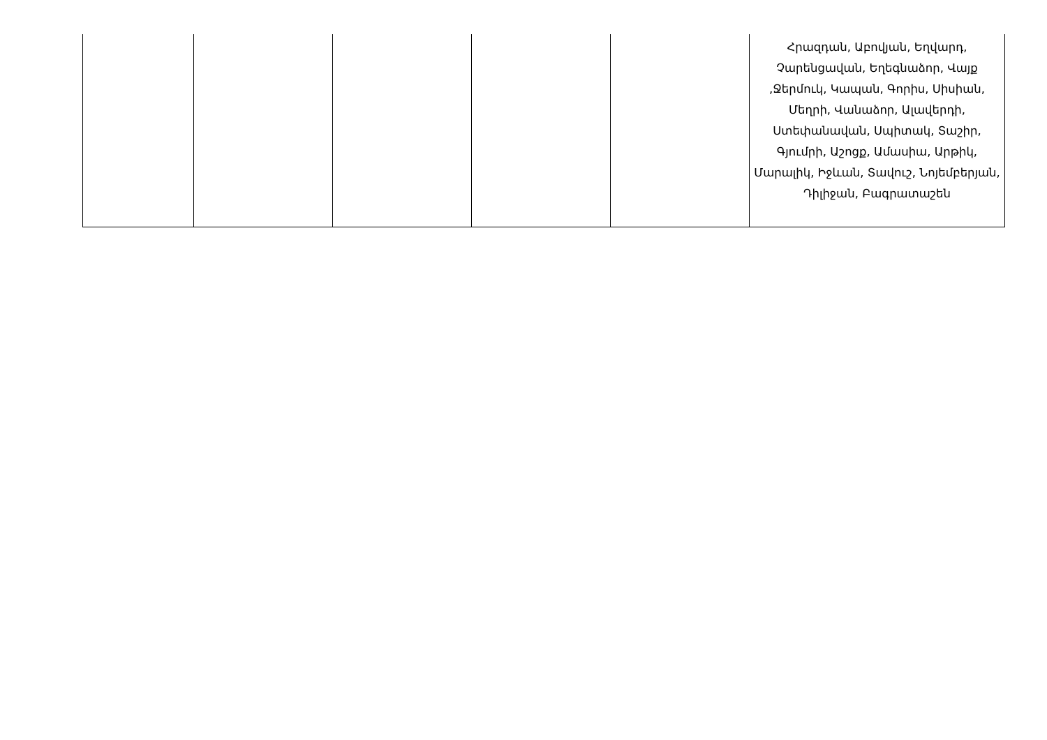| | | | | | Հրազդան, Աբովյան, Եղվարդ, Չարենցավան, Եղեգնաձոր, Վայք ,Ջերմուկ, Կապան, Գորիս, Սիսիան, Մեղրի, Վանաձոր, Ալավերդի, Ստեփանավան, Սպիտակ, Տաշիր, Գյումրի, Աշոցք, Ամասիա, Արթիկ, Մարալիկ, Իջևան, Տավուշ, Նոյեմբերյան, Դիլիջան, Բագրատաշեն |